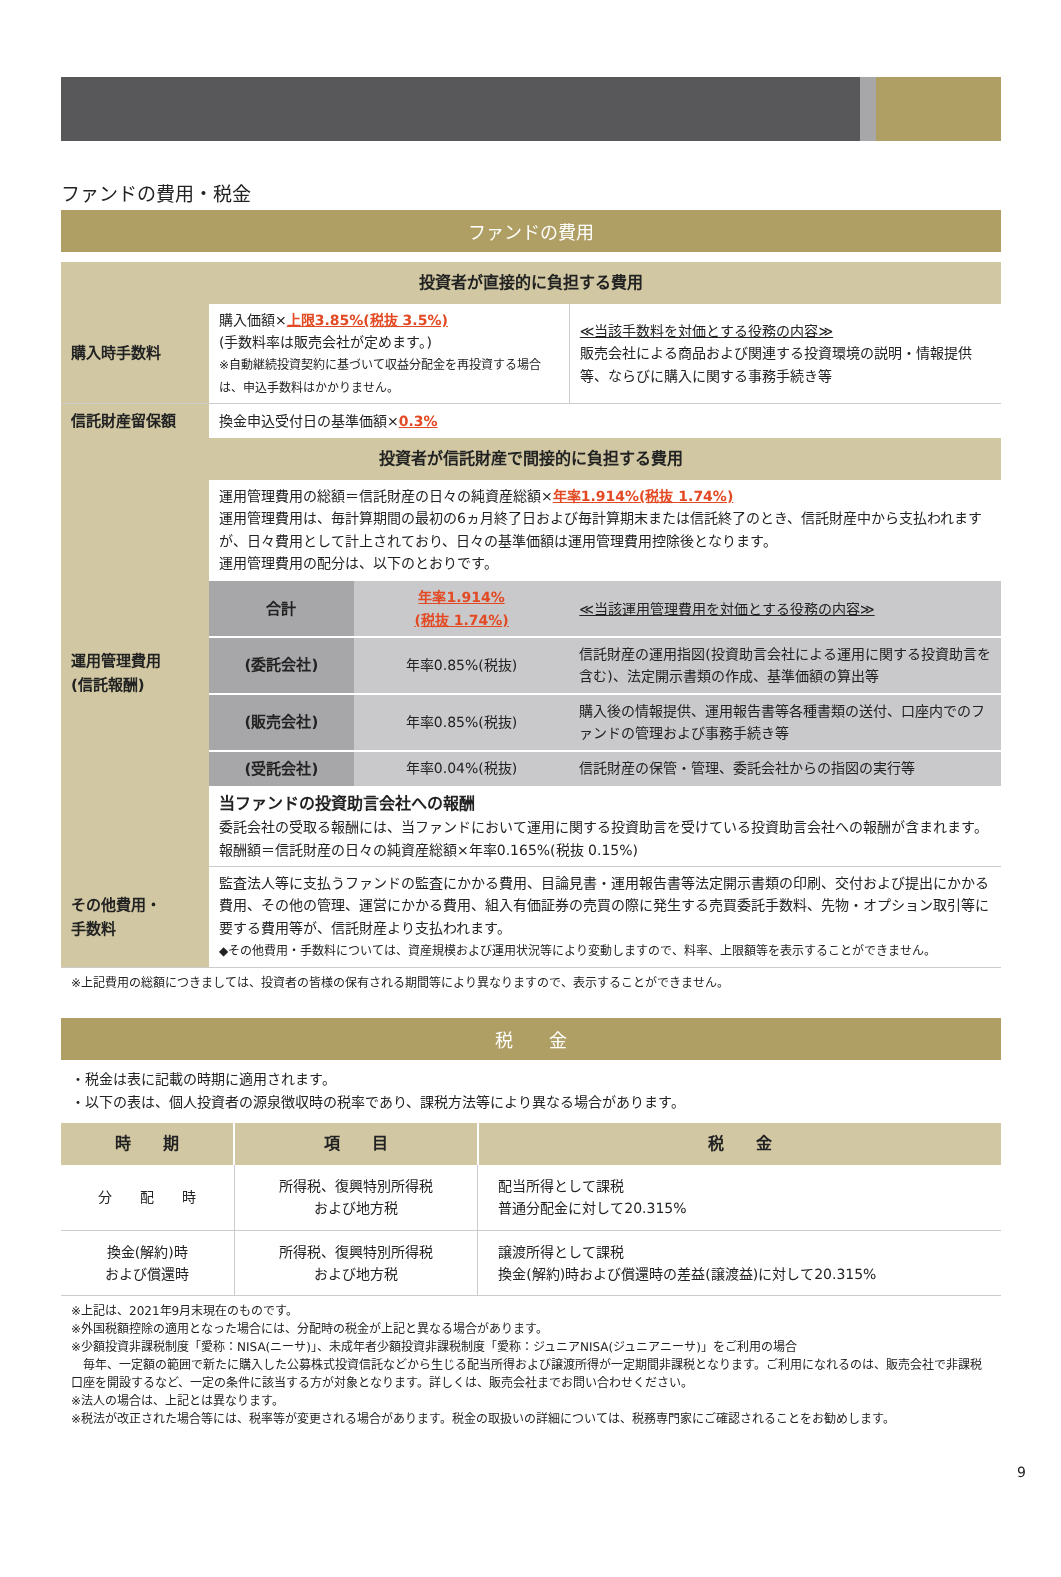ファンドの費用・税金
ファンドの費用
| 投資者が直接的に負担する費用 | | | |
| 購入時手数料 | 購入価額× 上限3.85%(税抜 3.5%) (手数料率は販売会社が定めます。) ※自動継続投資契約に基づいて収益分配金を再投資する場合は、申込手数料はかかりません。 | | ≪当該手数料を対価とする役務の内容≫ 販売会社による商品および関連する投資環境の説明・情報提供等、ならびに購入に関する事務手続き等 |
| 信託財産留保額 | 換金申込受付日の基準価額× 0.3% | | |
| 投資者が信託財産で間接的に負担する費用 | | | |
| 運用管理費用 (信託報酬) | 運用管理費用の総額＝信託財産の日々の純資産総額× 年率1.914%(税抜 1.74%) 運用管理費用は、毎計算期間の最初の6ヵ月終了日および毎計算期末または信託終了のとき、信託財産中から支払われますが、日々費用として計上されており、日々の基準価額は運用管理費用控除後となります。 運用管理費用の配分は、以下のとおりです。 | | |
| | 合計 | 年率1.914% (税抜 1.74%) | ≪当該運用管理費用を対価とする役務の内容≫ |
| | (委託会社) | 年率0.85%(税抜) | 信託財産の運用指図(投資助言会社による運用に関する投資助言を含む)、法定開示書類の作成、基準価額の算出等 |
| | (販売会社) | 年率0.85%(税抜) | 購入後の情報提供、運用報告書等各種書類の送付、口座内でのファンドの管理および事務手続き等 |
| | (受託会社) | 年率0.04%(税抜) | 信託財産の保管・管理、委託会社からの指図の実行等 |
| | 当ファンドの投資助言会社への報酬 委託会社の受取る報酬には、当ファンドにおいて運用に関する投資助言を受けている投資助言会社への報酬が含まれます。 報酬額＝信託財産の日々の純資産総額×年率0.165%(税抜 0.15%) | | |
| その他費用・ 手数料 | 監査法人等に支払うファンドの監査にかかる費用、目論見書・運用報告書等法定開示書類の印刷、交付および提出にかかる費用、その他の管理、運営にかかる費用、組入有価証券の売買の際に発生する売買委託手数料、先物・オプション取引等に要する費用等が、信託財産より支払われます。 ◆その他費用・手数料については、資産規模および運用状況等により変動しますので、料率、上限額等を表示することができません。 | | |
※上記費用の総額につきましては、投資者の皆様の保有される期間等により異なりますので、表示することができません。
税　　金
・税金は表に記載の時期に適用されます。
・以下の表は、個人投資者の源泉徴収時の税率であり、課税方法等により異なる場合があります。
| 時 期 | 項 目 | 税 金 |
| --- | --- | --- |
| 分 配 時 | 所得税、復興特別所得税 および地方税 | 配当所得として課税 普通分配金に対して20.315% |
| 換金(解約)時 および償還時 | 所得税、復興特別所得税 および地方税 | 譲渡所得として課税 換金(解約)時および償還時の差益(譲渡益)に対して20.315% |
※上記は、2021年9月末現在のものです。
※外国税額控除の適用となった場合には、分配時の税金が上記と異なる場合があります。
※少額投資非課税制度「愛称：NISA(ニーサ)」、未成年者少額投資非課税制度「愛称：ジュニアNISA(ジュニアニーサ)」をご利用の場合
　毎年、一定額の範囲で新たに購入した公募株式投資信託などから生じる配当所得および譲渡所得が一定期間非課税となります。ご利用になれるのは、販売会社で非課税口座を開設するなど、一定の条件に該当する方が対象となります。詳しくは、販売会社までお問い合わせください。
※法人の場合は、上記とは異なります。
※税法が改正された場合等には、税率等が変更される場合があります。税金の取扱いの詳細については、税務専門家にご確認されることをお勧めします。
9